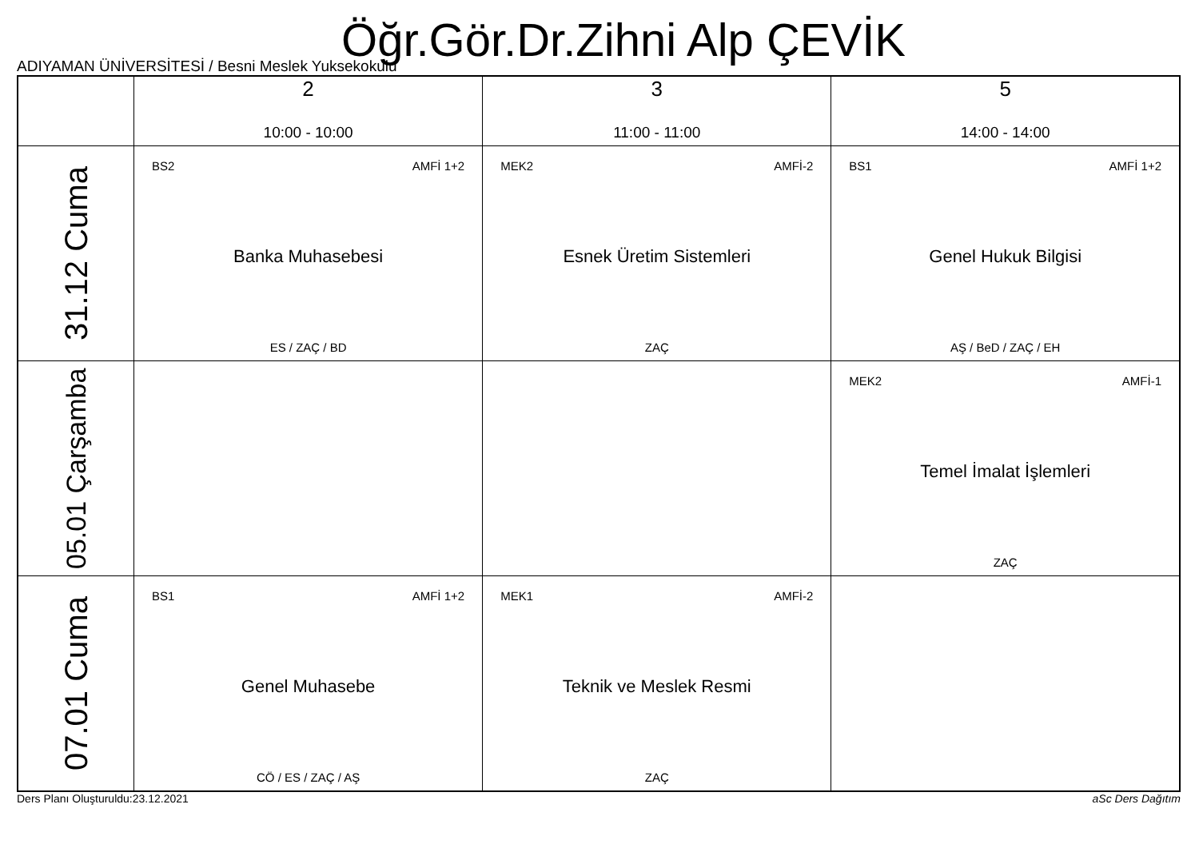Öğr.Gör.Dr.Zihni Alp ÇEVİK
ADIYAMAN ÜNİVERSİTESİ / Besni Meslek Yuksekokulu
| | 2 10:00 - 10:00 | 3 11:00 - 11:00 | 5 14:00 - 14:00 |
| --- | --- | --- | --- |
| 31.12 Cuma | BS2 AMFİ 1+2 Banka Muhasebesi ES / ZAÇ / BD | MEK2 AMFİ-2 Esnek Üretim Sistemleri ZAÇ | BS1 AMFİ 1+2 Genel Hukuk Bilgisi AŞ / BeD / ZAÇ / EH |
| 05.01 Çarşamba | | | MEK2 AMFİ-1 Temel İmalat İşlemleri ZAÇ |
| 07.01 Cuma | BS1 AMFİ 1+2 Genel Muhasebe CÖ / ES / ZAÇ / AŞ | MEK1 AMFİ-2 Teknik ve Meslek Resmi ZAÇ | |
Ders Planı Oluşturuldu:23.12.2021 aSc Ders Dağıtım